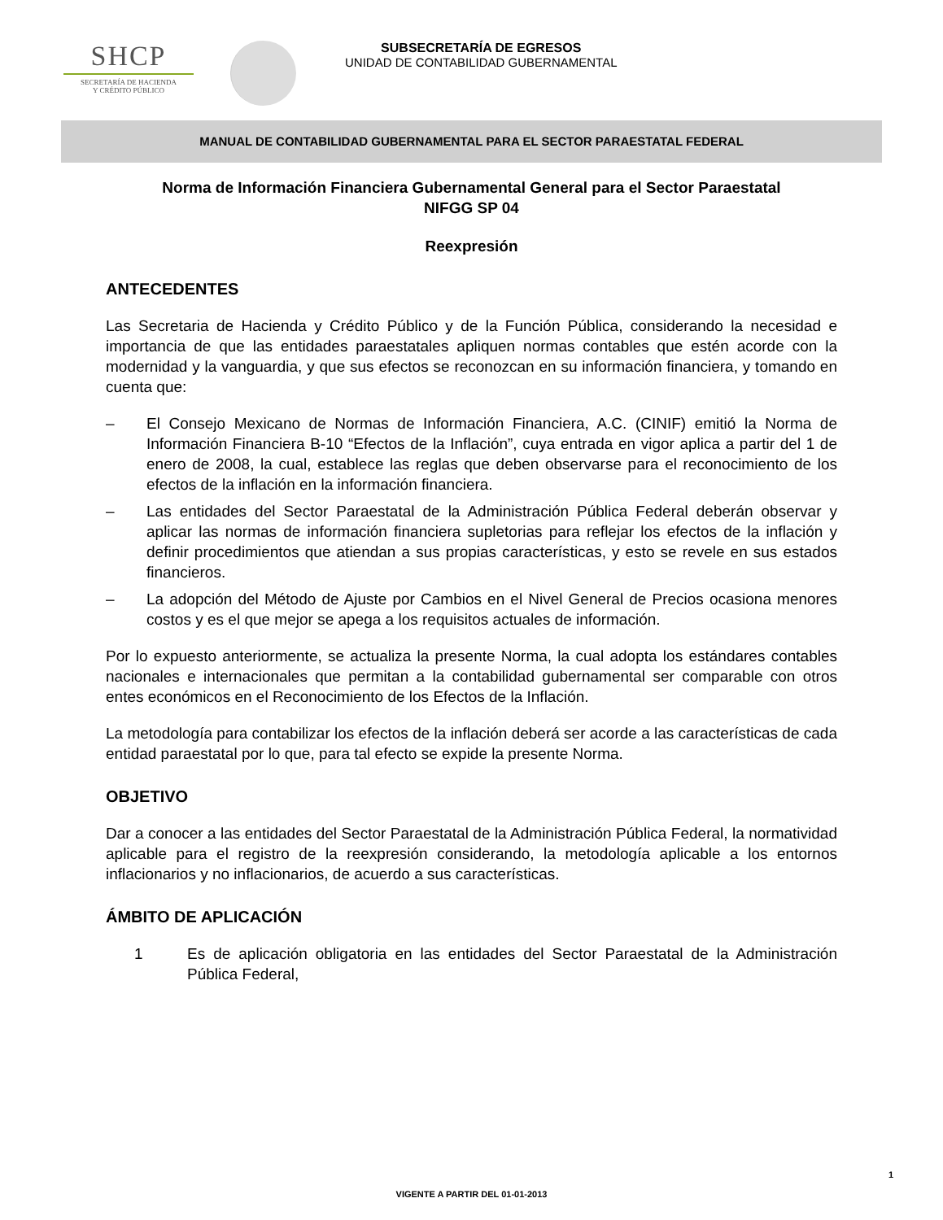SHCP
SECRETARÍA DE HACIENDA
Y CRÉDITO PÚBLICO
SUBSECRETARÍA DE EGRESOS
UNIDAD DE CONTABILIDAD GUBERNAMENTAL
MANUAL DE CONTABILIDAD GUBERNAMENTAL PARA EL SECTOR PARAESTATAL FEDERAL
Norma de Información Financiera Gubernamental General para el Sector Paraestatal
NIFGG SP 04
Reexpresión
ANTECEDENTES
Las Secretaria de Hacienda y Crédito Público y de la Función Pública, considerando la necesidad e importancia de que las entidades paraestatales apliquen normas contables que estén acorde con la modernidad y la vanguardia, y que sus efectos se reconozcan en su información financiera, y tomando en cuenta que:
– El Consejo Mexicano de Normas de Información Financiera, A.C. (CINIF) emitió la Norma de Información Financiera B-10 “Efectos de la Inflación”, cuya entrada en vigor aplica a partir del 1 de enero de 2008, la cual, establece las reglas que deben observarse para el reconocimiento de los efectos de la inflación en la información financiera.
– Las entidades del Sector Paraestatal de la Administración Pública Federal deberán observar y aplicar las normas de información financiera supletorias para reflejar los efectos de la inflación y definir procedimientos que atiendan a sus propias características, y esto se revele en sus estados financieros.
– La adopción del Método de Ajuste por Cambios en el Nivel General de Precios ocasiona menores costos y es el que mejor se apega a los requisitos actuales de información.
Por lo expuesto anteriormente, se actualiza la presente Norma, la cual adopta los estándares contables nacionales e internacionales que permitan a la contabilidad gubernamental ser comparable con otros entes económicos en el Reconocimiento de los Efectos de la Inflación.
La metodología para contabilizar los efectos de la inflación deberá ser acorde a las características de cada entidad paraestatal por lo que, para tal efecto se expide la presente Norma.
OBJETIVO
Dar a conocer a las entidades del Sector Paraestatal de la Administración Pública Federal, la normatividad aplicable para el registro de la reexpresión considerando, la metodología aplicable a los entornos inflacionarios y no inflacionarios, de acuerdo a sus características.
ÁMBITO DE APLICACIÓN
1 Es de aplicación obligatoria en las entidades del Sector Paraestatal de la Administración Pública Federal,
1
VIGENTE A PARTIR DEL 01-01-2013